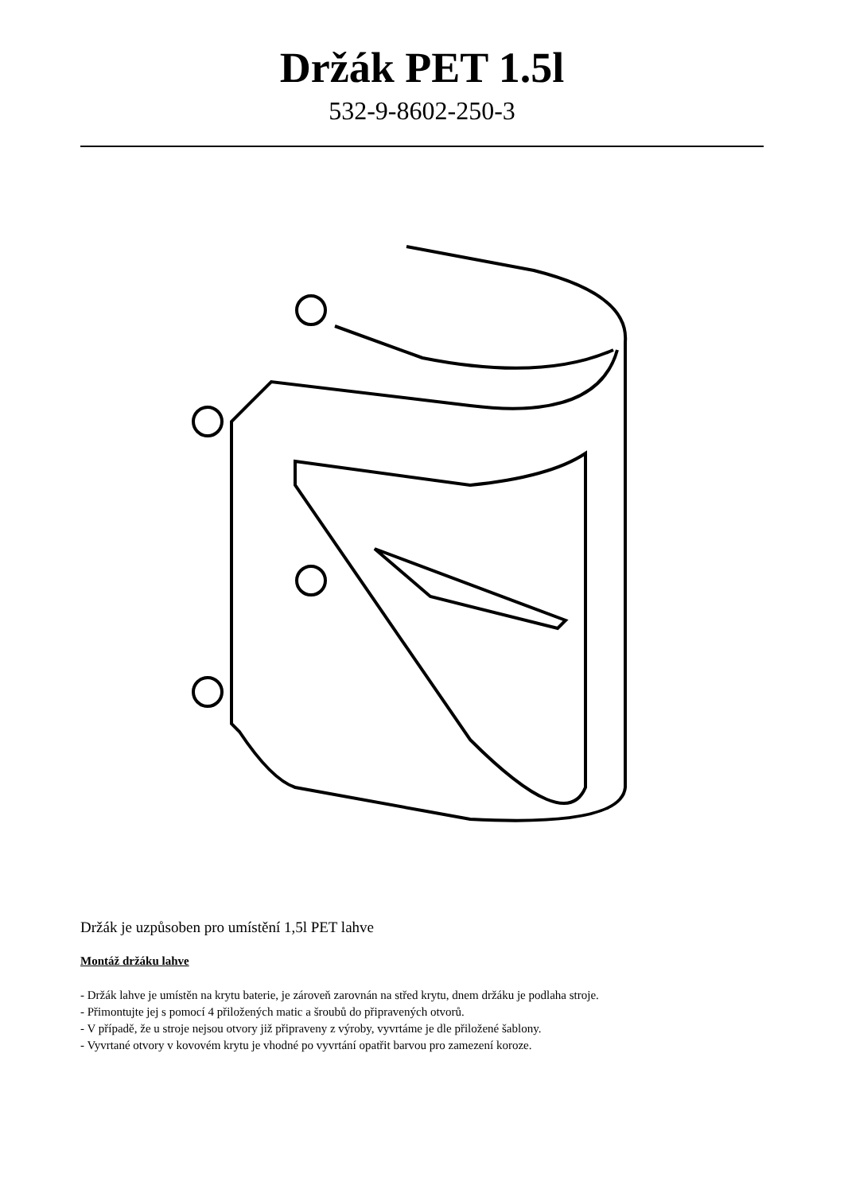Držák PET 1.5l
532-9-8602-250-3
Držák je uzpůsoben pro umístění 1,5l PET lahve
Montáž držáku lahve
- Držák lahve je umístěn na krytu baterie, je zároveň zarovnán na střed krytu, dnem držáku je podlaha stroje.
- Přimontujte jej s pomocí 4 přiložených matic a šroubů do připravených otvorů.
- V případě, že u stroje nejsou otvory již připraveny z výroby, vyvrtáme je dle přiložené šablony.
- Vyvrtané otvory v kovovém krytu je vhodné po vyvrtání opatřit barvou pro zamezení koroze.